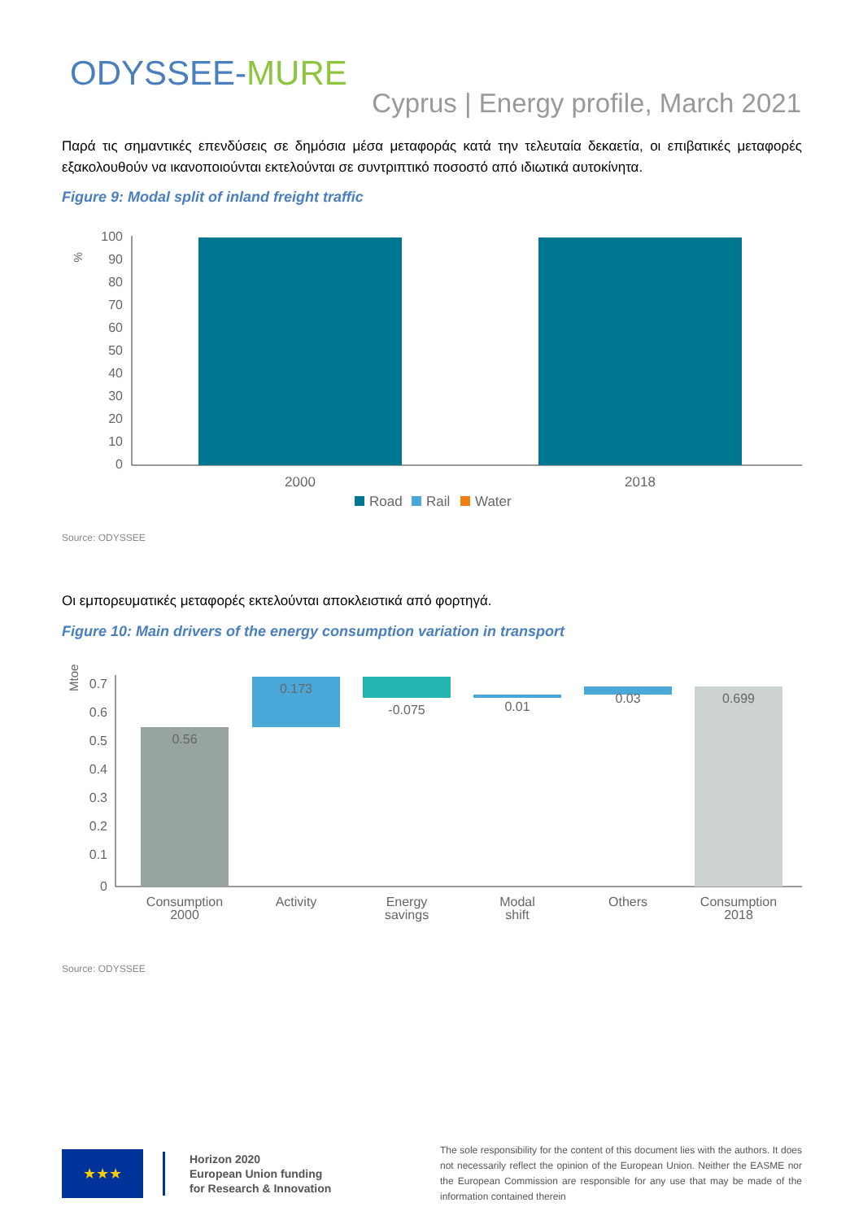ODYSSEE-MURE
Cyprus | Energy profile, March 2021
Παρά τις σημαντικές επενδύσεις σε δημόσια μέσα μεταφοράς κατά την τελευταία δεκαετία, οι επιβατικές μεταφορές εξακολουθούν να ικανοποιούνται εκτελούνται σε συντριπτικό ποσοστό από ιδιωτικά αυτοκίνητα.
Figure 9: Modal split of inland freight traffic
%
100
90
80
70
60
50
40
30
20
10
0
2000
2018
Road
Rail
Water
Source: ODYSSEE
Οι εμπορευματικές μεταφορές εκτελούνται αποκλειστικά από φορτηγά.
Figure 10: Main drivers of the energy consumption variation in transport
Mtoe
0.7
0.6
0.5
0.4
0.3
0.2
0.1
0
0.56
0.173
-0.075
0.01
0.03
0.699
Consumption
2000
Activity
Energy
savings
Modal
shift
Others
Consumption
2018
Source: ODYSSEE
★★★
Horizon 2020
European Union funding
for Research & Innovation
The sole responsibility for the content of this document lies with the authors. It does not necessarily reflect the opinion of the European Union. Neither the EASME nor the European Commission are responsible for any use that may be made of the information contained therein